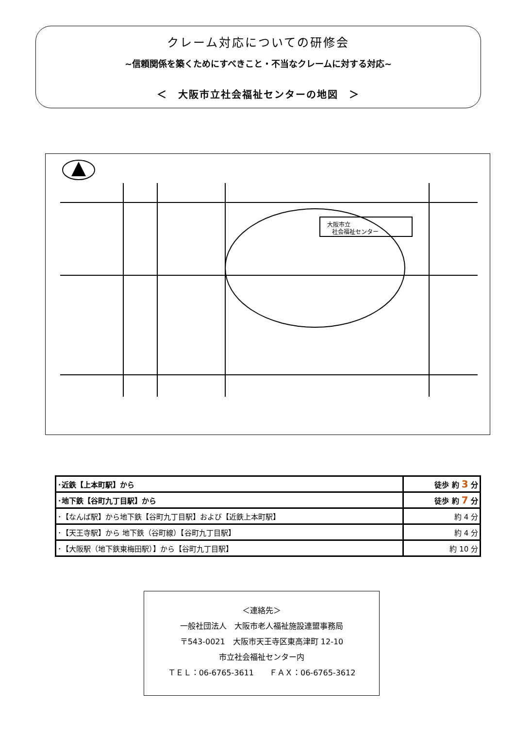クレーム対応についての研修会
~信頼関係を築くためにすべきこと・不当なクレームに対する対応~
＜　大阪市立社会福祉センターの地図　＞
大阪市立
社会福祉センター
| ･近鉄【上本町駅】から | 徒歩 約 3 分 |
| ･地下鉄【谷町九丁目駅】から | 徒歩 約 7 分 |
| ･【なんば駅】から地下鉄【谷町九丁目駅】および【近鉄上本町駅】 | 約 4 分 |
| ･【天王寺駅】から 地下鉄（谷町線）【谷町九丁目駅】 | 約 4 分 |
| ･【大阪駅（地下鉄東梅田駅）】から【谷町九丁目駅】 | 約 10 分 |
＜連絡先＞
一般社団法人　大阪市老人福祉施設連盟事務局
〒543-0021　大阪市天王寺区東高津町 12-10
市立社会福祉センター内
ＴＥＬ：06-6765-3611　　ＦＡＸ：06-6765-3612